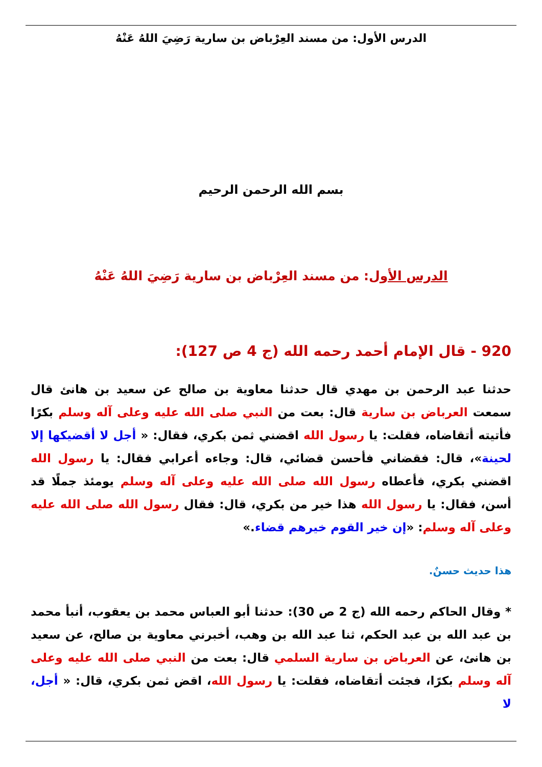الدرس الأول: من مسند العِرْباض بن سارية رَضِيَ اللهُ عَنْهُ
بسم الله الرحمن الرحيم
الدرس الأول: من مسند العِرْباض بن سارية رَضِيَ اللهُ عَنْهُ
920 - قال الإمام أحمد رحمه الله (ج 4 ص 127):
حدثنا عبد الرحمن بن مهدي قال حدثنا معاوية بن صالح عن سعيد بن هانئ قال سمعت العرباض بن سارية قال: بعت من النبي صلى الله عليه وعلى آله وسلم بكرًا فأتيته أتقاضاه، فقلت: يا رسول الله اقضني ثمن بكري، فقال: « أجل لا أقضيكها إلا لحينة»، قال: فقضاني فأحسن قضائي، قال: وجاءه أعرابي فقال: يا رسول الله اقضني بكري، فأعطاه رسول الله صلى الله عليه وعلى آله وسلم يومئذ جملًا قد أسن، فقال: يا رسول الله هذا خير من بكري، قال: فقال رسول الله صلى الله عليه وعلى آله وسلم: «إن خير القوم خيرهم قضاء.»
هذا حديث حسنٌ.
* وقال الحاكم رحمه الله (ج 2 ص 30): حدثنا أبو العباس محمد بن يعقوب، أنبأ محمد بن عبد الله بن عبد الحكم، ثنا عبد الله بن وهب، أخبرني معاوية بن صالح، عن سعيد بن هانئ، عن العرباض بن سارية السلمي قال: بعت من النبي صلى الله عليه وعلى آله وسلم بكرًا، فجئت أتقاضاه، فقلت: يا رسول الله، اقض ثمن بكري، قال: « أجل، لا